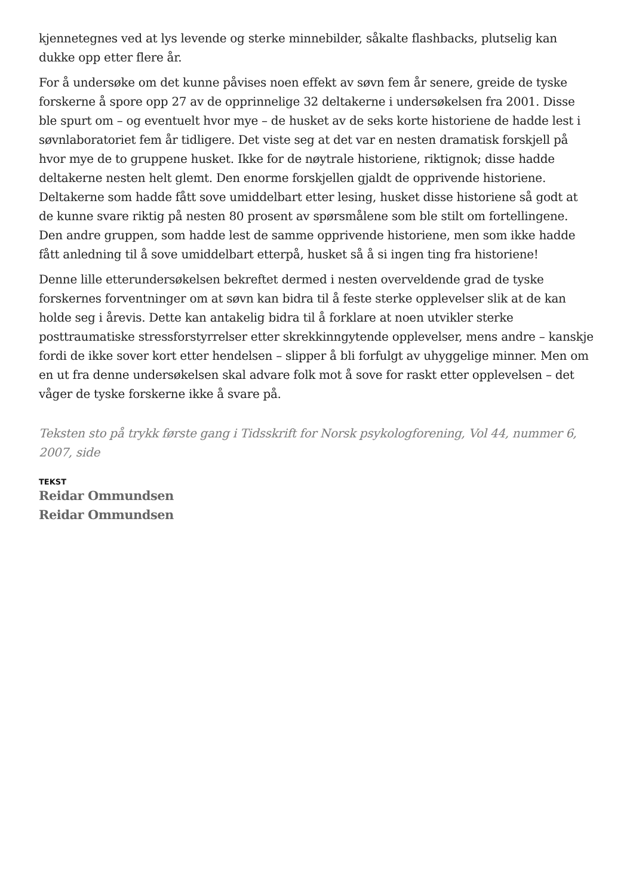kjennetegnes ved at lys levende og sterke minnebilder, såkalte flashbacks, plutselig kan dukke opp etter flere år.
For å undersøke om det kunne påvises noen effekt av søvn fem år senere, greide de tyske forskerne å spore opp 27 av de opprinnelige 32 deltakerne i undersøkelsen fra 2001. Disse ble spurt om – og eventuelt hvor mye – de husket av de seks korte historiene de hadde lest i søvnlaboratoriet fem år tidligere. Det viste seg at det var en nesten dramatisk forskjell på hvor mye de to gruppene husket. Ikke for de nøytrale historiene, riktignok; disse hadde deltakerne nesten helt glemt. Den enorme forskjellen gjaldt de opprivende historiene. Deltakerne som hadde fått sove umiddelbart etter lesing, husket disse historiene så godt at de kunne svare riktig på nesten 80 prosent av spørsmålene som ble stilt om fortellingene. Den andre gruppen, som hadde lest de samme opprivende historiene, men som ikke hadde fått anledning til å sove umiddelbart etterpå, husket så å si ingen ting fra historiene!
Denne lille etterundersøkelsen bekreftet dermed i nesten overveldende grad de tyske forskernes forventninger om at søvn kan bidra til å feste sterke opplevelser slik at de kan holde seg i årevis. Dette kan antakelig bidra til å forklare at noen utvikler sterke posttraumatiske stressforstyrrelser etter skrekkinngytende opplevelser, mens andre – kanskje fordi de ikke sover kort etter hendelsen – slipper å bli forfulgt av uhyggelige minner. Men om en ut fra denne undersøkelsen skal advare folk mot å sove for raskt etter opplevelsen – det våger de tyske forskerne ikke å svare på.
Teksten sto på trykk første gang i Tidsskrift for Norsk psykologforening, Vol 44, nummer 6, 2007, side
TEKST
Reidar Ommundsen
Reidar Ommundsen